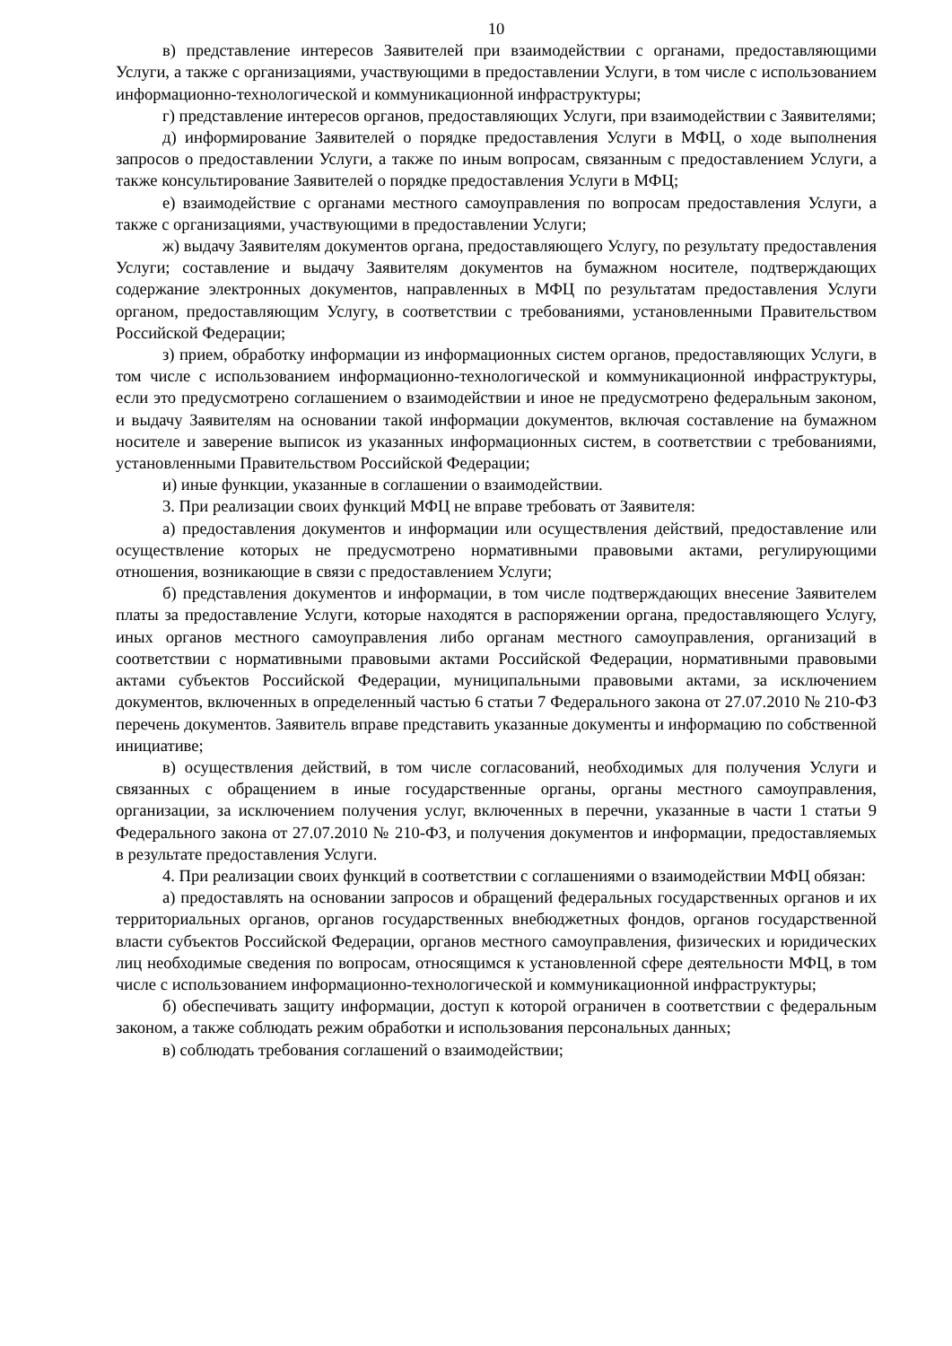10
в) представление интересов Заявителей при взаимодействии с органами, предоставляющими Услуги, а также с организациями, участвующими в предоставлении Услуги, в том числе с использованием информационно-технологической и коммуникационной инфраструктуры;
г) представление интересов органов, предоставляющих Услуги, при взаимодействии с Заявителями;
д) информирование Заявителей о порядке предоставления Услуги в МФЦ, о ходе выполнения запросов о предоставлении Услуги, а также по иным вопросам, связанным с предоставлением Услуги, а также консультирование Заявителей о порядке предоставления Услуги в МФЦ;
е) взаимодействие с органами местного самоуправления по вопросам предоставления Услуги, а также с организациями, участвующими в предоставлении Услуги;
ж) выдачу Заявителям документов органа, предоставляющего Услугу, по результату предоставления Услуги; составление и выдачу Заявителям документов на бумажном носителе, подтверждающих содержание электронных документов, направленных в МФЦ по результатам предоставления Услуги органом, предоставляющим Услугу, в соответствии с требованиями, установленными Правительством Российской Федерации;
з) прием, обработку информации из информационных систем органов, предоставляющих Услуги, в том числе с использованием информационно-технологической и коммуникационной инфраструктуры, если это предусмотрено соглашением о взаимодействии и иное не предусмотрено федеральным законом, и выдачу Заявителям на основании такой информации документов, включая составление на бумажном носителе и заверение выписок из указанных информационных систем, в соответствии с требованиями, установленными Правительством Российской Федерации;
и) иные функции, указанные в соглашении о взаимодействии.
3. При реализации своих функций МФЦ не вправе требовать от Заявителя:
а) предоставления документов и информации или осуществления действий, предоставление или осуществление которых не предусмотрено нормативными правовыми актами, регулирующими отношения, возникающие в связи с предоставлением Услуги;
б) представления документов и информации, в том числе подтверждающих внесение Заявителем платы за предоставление Услуги, которые находятся в распоряжении органа, предоставляющего Услугу, иных органов местного самоуправления либо органам местного самоуправления, организаций в соответствии с нормативными правовыми актами Российской Федерации, нормативными правовыми актами субъектов Российской Федерации, муниципальными правовыми актами, за исключением документов, включенных в определенный частью 6 статьи 7 Федерального закона от 27.07.2010 № 210-ФЗ перечень документов. Заявитель вправе представить указанные документы и информацию по собственной инициативе;
в) осуществления действий, в том числе согласований, необходимых для получения Услуги и связанных с обращением в иные государственные органы, органы местного самоуправления, организации, за исключением получения услуг, включенных в перечни, указанные в части 1 статьи 9 Федерального закона от 27.07.2010 № 210-ФЗ, и получения документов и информации, предоставляемых в результате предоставления Услуги.
4. При реализации своих функций в соответствии с соглашениями о взаимодействии МФЦ обязан:
а) предоставлять на основании запросов и обращений федеральных государственных органов и их территориальных органов, органов государственных внебюджетных фондов, органов государственной власти субъектов Российской Федерации, органов местного самоуправления, физических и юридических лиц необходимые сведения по вопросам, относящимся к установленной сфере деятельности МФЦ, в том числе с использованием информационно-технологической и коммуникационной инфраструктуры;
б) обеспечивать защиту информации, доступ к которой ограничен в соответствии с федеральным законом, а также соблюдать режим обработки и использования персональных данных;
в) соблюдать требования соглашений о взаимодействии;